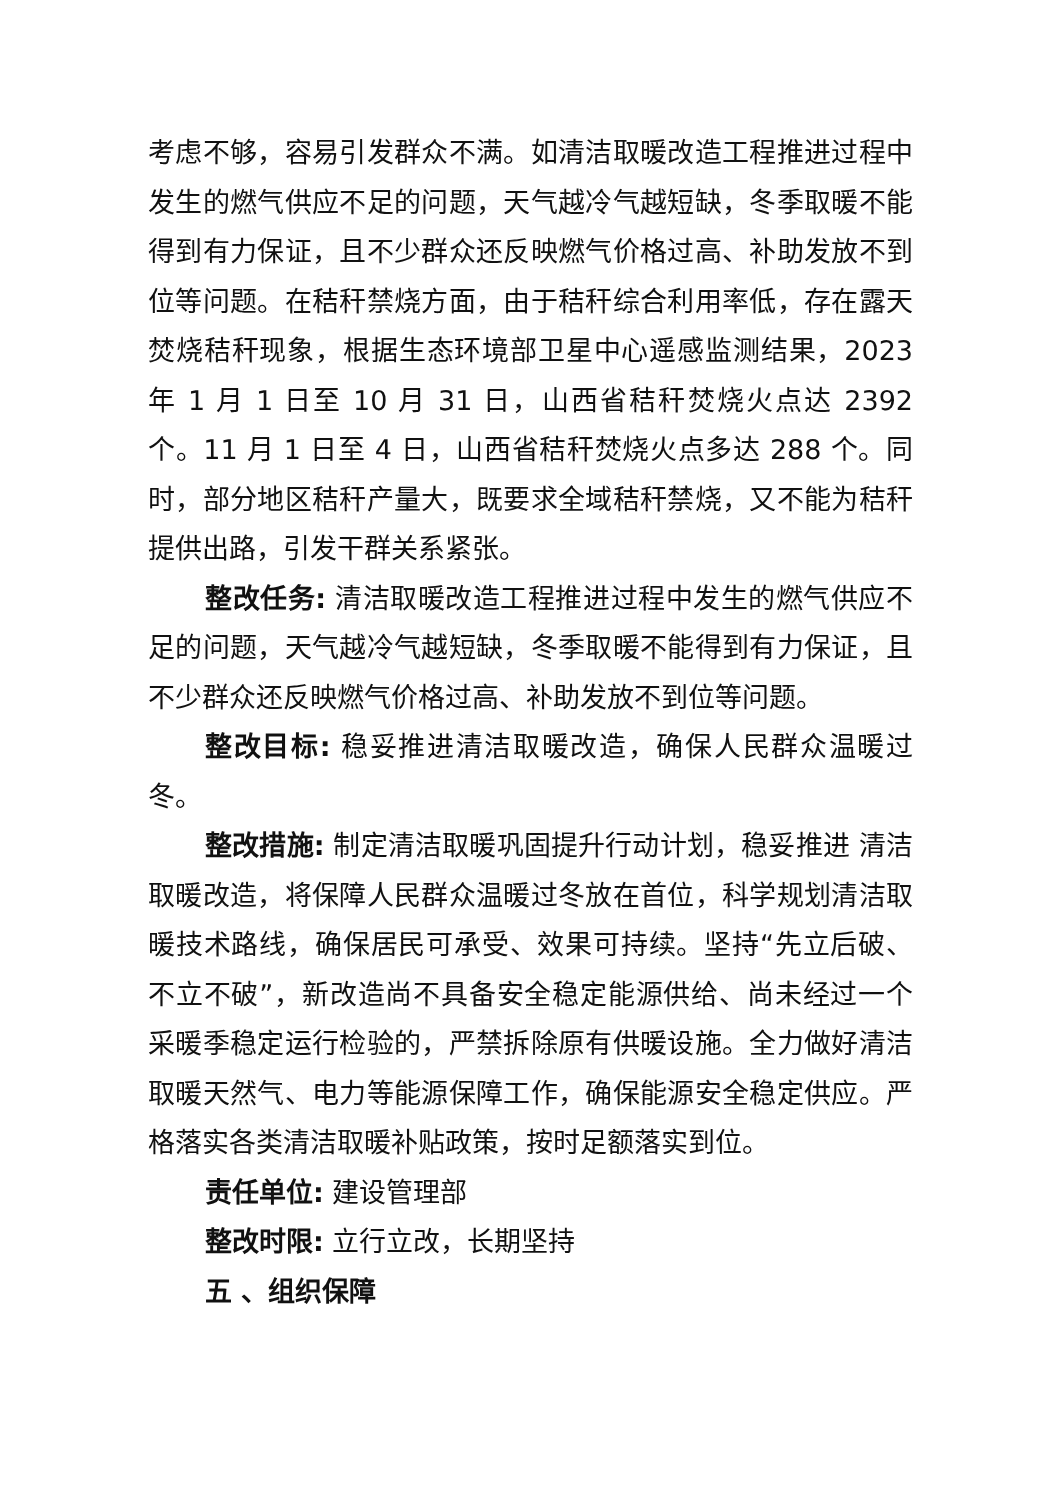考虑不够，容易引发群众不满。如清洁取暖改造工程推进过程中发生的燃气供应不足的问题，天气越冷气越短缺，冬季取暖不能得到有力保证，且不少群众还反映燃气价格过高、补助发放不到位等问题。在秸秆禁烧方面，由于秸秆综合利用率低，存在露天焚烧秸秆现象，根据生态环境部卫星中心遥感监测结果，2023 年 1 月 1 日至 10 月 31 日，山西省秸秆焚烧火点达 2392 个。11 月 1 日至 4 日，山西省秸秆焚烧火点多达 288 个。同时，部分地区秸秆产量大，既要求全域秸秆禁烧，又不能为秸秆提供出路，引发干群关系紧张。
整改任务: 清洁取暖改造工程推进过程中发生的燃气供应不足的问题，天气越冷气越短缺，冬季取暖不能得到有力保证，且不少群众还反映燃气价格过高、补助发放不到位等问题。
整改目标: 稳妥推进清洁取暖改造，确保人民群众温暖过冬。
整改措施: 制定清洁取暖巩固提升行动计划，稳妥推进 清洁取暖改造，将保障人民群众温暖过冬放在首位，科学规划清洁取暖技术路线，确保居民可承受、效果可持续。坚持“先立后破、不立不破”，新改造尚不具备安全稳定能源供给、尚未经过一个采暖季稳定运行检验的，严禁拆除原有供暖设施。全力做好清洁取暖天然气、电力等能源保障工作，确保能源安全稳定供应。严格落实各类清洁取暖补贴政策，按时足额落实到位。
责任单位: 建设管理部
整改时限: 立行立改，长期坚持
五 、组织保障